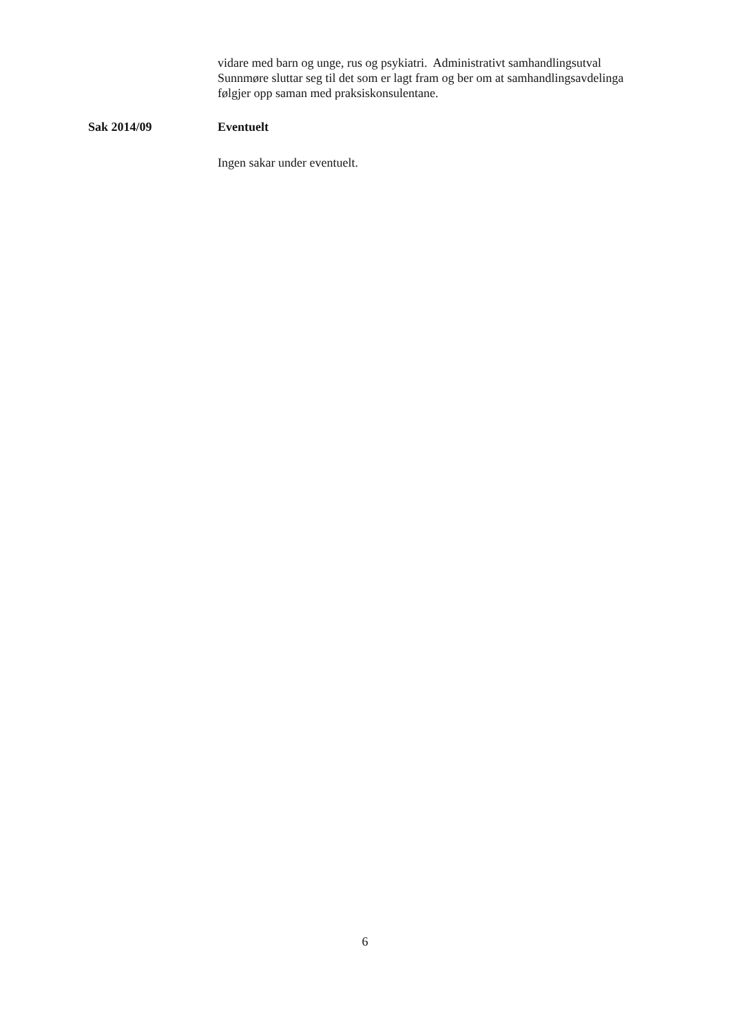vidare med barn og unge, rus og psykiatri. Administrativt samhandlingsutval Sunnmøre sluttar seg til det som er lagt fram og ber om at samhandlingsavdelinga følgjer opp saman med praksiskonsulentane.
Sak 2014/09 Eventuelt
Ingen sakar under eventuelt.
6